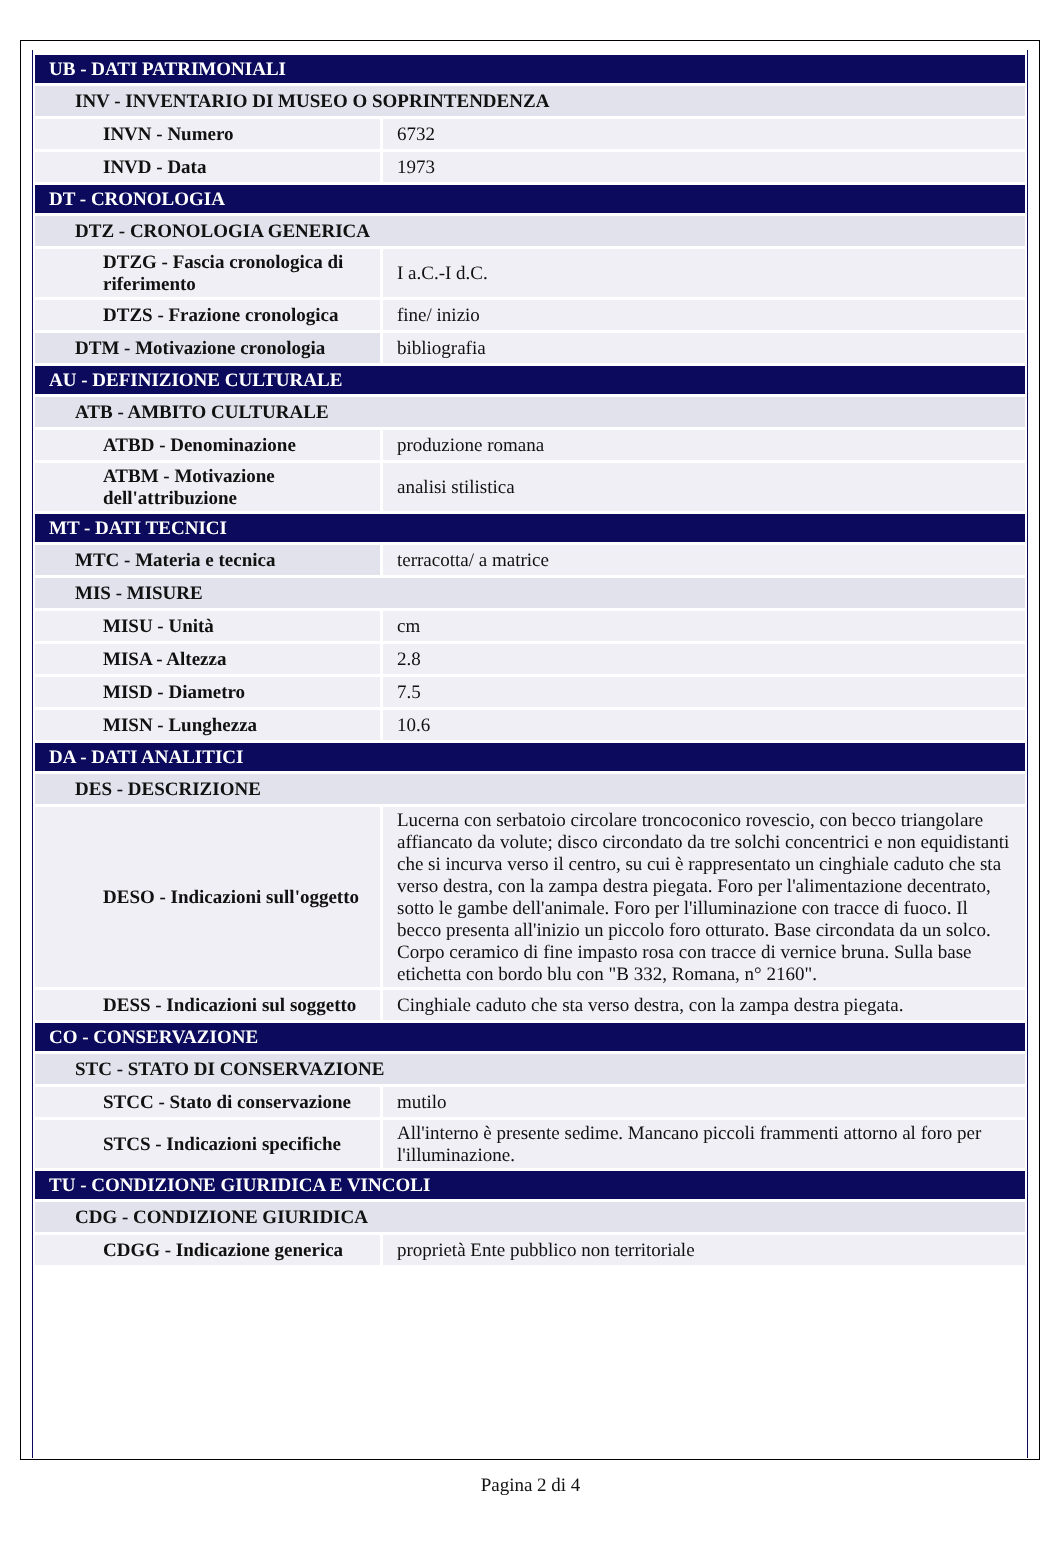| UB - DATI PATRIMONIALI | |
| INV - INVENTARIO DI MUSEO O SOPRINTENDENZA | |
| INVN - Numero | 6732 |
| INVD - Data | 1973 |
| DT - CRONOLOGIA | |
| DTZ - CRONOLOGIA GENERICA | |
| DTZG - Fascia cronologica di riferimento | I a.C.-I d.C. |
| DTZS - Frazione cronologica | fine/ inizio |
| DTM - Motivazione cronologia | bibliografia |
| AU - DEFINIZIONE CULTURALE | |
| ATB - AMBITO CULTURALE | |
| ATBD - Denominazione | produzione romana |
| ATBM - Motivazione dell'attribuzione | analisi stilistica |
| MT - DATI TECNICI | |
| MTC - Materia e tecnica | terracotta/ a matrice |
| MIS - MISURE | |
| MISU - Unità | cm |
| MISA - Altezza | 2.8 |
| MISD - Diametro | 7.5 |
| MISN - Lunghezza | 10.6 |
| DA - DATI ANALITICI | |
| DES - DESCRIZIONE | |
| DESO - Indicazioni sull'oggetto | Lucerna con serbatoio circolare troncoconico rovescio, con becco triangolare affiancato da volute; disco circondato da tre solchi concentrici e non equidistanti che si incurva verso il centro, su cui è rappresentato un cinghiale caduto che sta verso destra, con la zampa destra piegata. Foro per l'alimentazione decentrato, sotto le gambe dell'animale. Foro per l'illuminazione con tracce di fuoco. Il becco presenta all'inizio un piccolo foro otturato. Base circondata da un solco. Corpo ceramico di fine impasto rosa con tracce di vernice bruna. Sulla base etichetta con bordo blu con "B 332, Romana, n° 2160". |
| DESS - Indicazioni sul soggetto | Cinghiale caduto che sta verso destra, con la zampa destra piegata. |
| CO - CONSERVAZIONE | |
| STC - STATO DI CONSERVAZIONE | |
| STCC - Stato di conservazione | mutilo |
| STCS - Indicazioni specifiche | All'interno è presente sedime. Mancano piccoli frammenti attorno al foro per l'illuminazione. |
| TU - CONDIZIONE GIURIDICA E VINCOLI | |
| CDG - CONDIZIONE GIURIDICA | |
| CDGG - Indicazione generica | proprietà Ente pubblico non territoriale |
Pagina 2 di 4